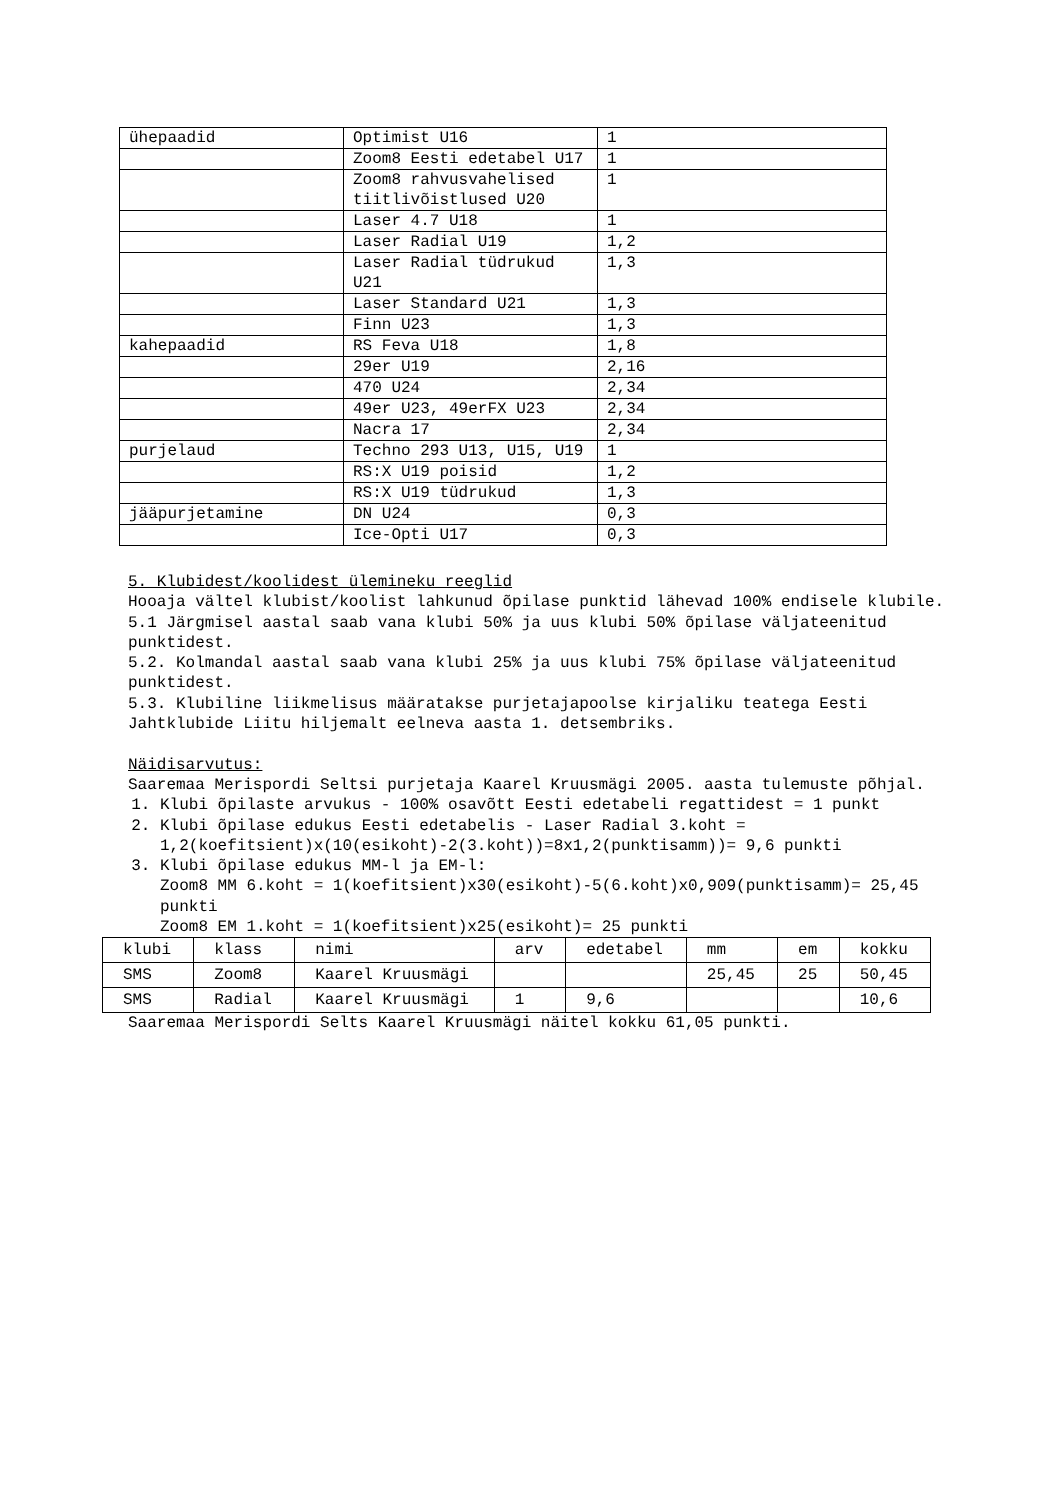| ühepaadid | Optimist U16 | 1 |
| | Zoom8 Eesti edetabel U17 | 1 |
| | Zoom8 rahvusvahelised tiitlivõistlused U20 | 1 |
| | Laser 4.7 U18 | 1 |
| | Laser Radial U19 | 1,2 |
| | Laser Radial tüdrukud U21 | 1,3 |
| | Laser Standard U21 | 1,3 |
| | Finn U23 | 1,3 |
| kahepaadid | RS Feva U18 | 1,8 |
| | 29er U19 | 2,16 |
| | 470 U24 | 2,34 |
| | 49er U23, 49erFX U23 | 2,34 |
| | Nacra 17 | 2,34 |
| purjelaud | Techno 293 U13, U15, U19 | 1 |
| | RS:X U19 poisid | 1,2 |
| | RS:X U19 tüdrukud | 1,3 |
| jääpurjetamine | DN U24 | 0,3 |
| | Ice-Opti U17 | 0,3 |
5. Klubidest/koolidest ülemineku reeglid
Hooaja vältel klubist/koolist lahkunud õpilase punktid lähevad 100% endisele klubile.
5.1 Järgmisel aastal saab vana klubi 50% ja uus klubi 50% õpilase väljateenitud punktidest.
5.2. Kolmandal aastal saab vana klubi 25% ja uus klubi 75% õpilase väljateenitud punktidest.
5.3. Klubiline liikmelisus määratakse purjetajapoolse kirjaliku teatega Eesti Jahtklubide Liitu hiljemalt eelneva aasta 1. detsembriks.
Näidisarvutus:
Saaremaa Merispordi Seltsi purjetaja Kaarel Kruusmägi 2005. aasta tulemuste põhjal.
1. Klubi õpilaste arvukus - 100% osavõtt Eesti edetabeli regattidest = 1 punkt
2. Klubi õpilase edukus Eesti edetabelis - Laser Radial 3.koht = 1,2(koefitsient)x(10(esikoht)-2(3.koht))=8x1,2(punktisamm))= 9,6 punkti
3. Klubi õpilase edukus MM-l ja EM-l:
Zoom8 MM 6.koht = 1(koefitsient)x30(esikoht)-5(6.koht)x0,909(punktisamm)= 25,45 punkti
Zoom8 EM 1.koht = 1(koefitsient)x25(esikoht)= 25 punkti
| klubi | klass | nimi | arv | edetabel | mm | em | kokku |
| --- | --- | --- | --- | --- | --- | --- | --- |
| SMS | Zoom8 | Kaarel Kruusmägi | | | 25,45 | 25 | 50,45 |
| SMS | Radial | Kaarel Kruusmägi | 1 | 9,6 | | | 10,6 |
Saaremaa Merispordi Selts Kaarel Kruusmägi näitel kokku 61,05 punkti.